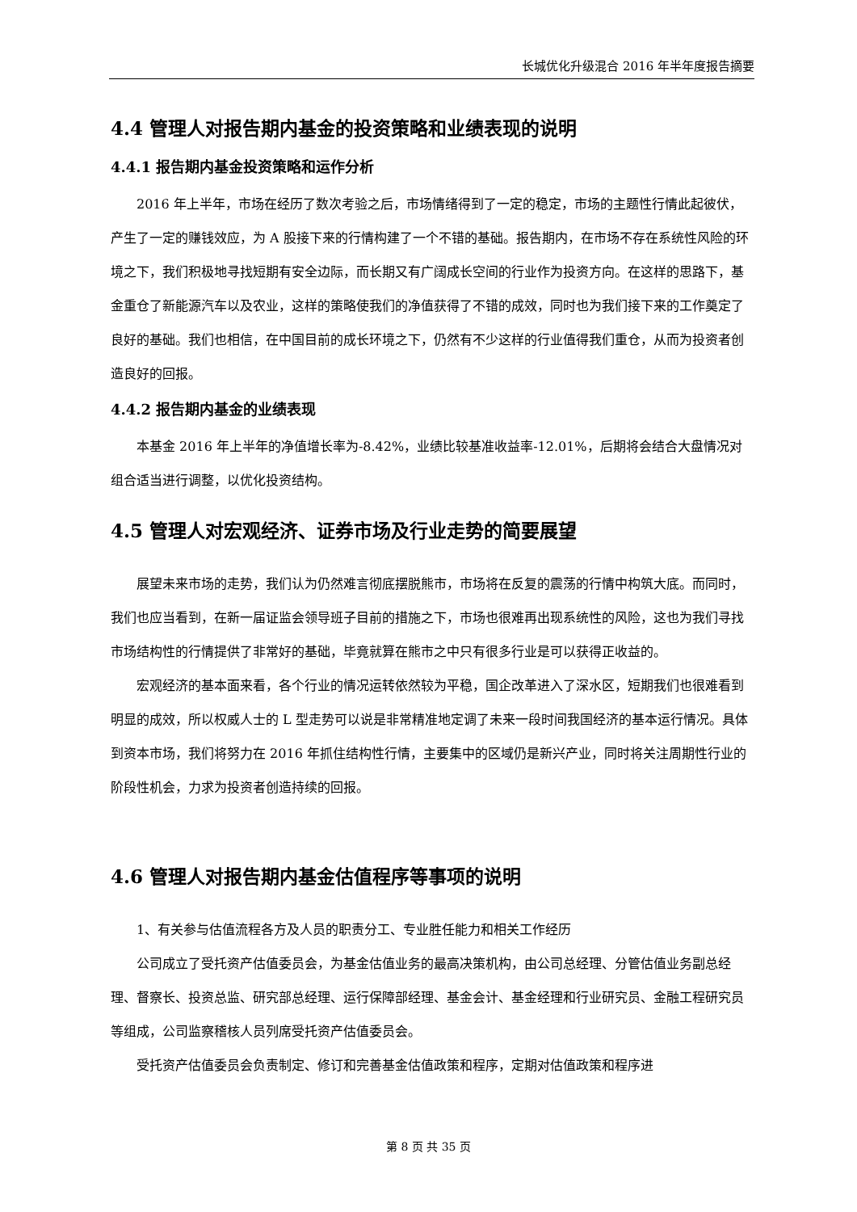长城优化升级混合 2016 年半年度报告摘要
4.4 管理人对报告期内基金的投资策略和业绩表现的说明
4.4.1 报告期内基金投资策略和运作分析
2016 年上半年，市场在经历了数次考验之后，市场情绪得到了一定的稳定，市场的主题性行情此起彼伏，产生了一定的赚钱效应，为 A 股接下来的行情构建了一个不错的基础。报告期内，在市场不存在系统性风险的环境之下，我们积极地寻找短期有安全边际，而长期又有广阔成长空间的行业作为投资方向。在这样的思路下，基金重仓了新能源汽车以及农业，这样的策略使我们的净值获得了不错的成效，同时也为我们接下来的工作奠定了良好的基础。我们也相信，在中国目前的成长环境之下，仍然有不少这样的行业值得我们重仓，从而为投资者创造良好的回报。
4.4.2 报告期内基金的业绩表现
本基金 2016 年上半年的净值增长率为-8.42%，业绩比较基准收益率-12.01%，后期将会结合大盘情况对组合适当进行调整，以优化投资结构。
4.5 管理人对宏观经济、证券市场及行业走势的简要展望
展望未来市场的走势，我们认为仍然难言彻底摆脱熊市，市场将在反复的震荡的行情中构筑大底。而同时，我们也应当看到，在新一届证监会领导班子目前的措施之下，市场也很难再出现系统性的风险，这也为我们寻找市场结构性的行情提供了非常好的基础，毕竟就算在熊市之中只有很多行业是可以获得正收益的。
宏观经济的基本面来看，各个行业的情况运转依然较为平稳，国企改革进入了深水区，短期我们也很难看到明显的成效，所以权威人士的 L 型走势可以说是非常精准地定调了未来一段时间我国经济的基本运行情况。具体到资本市场，我们将努力在 2016 年抓住结构性行情，主要集中的区域仍是新兴产业，同时将关注周期性行业的阶段性机会，力求为投资者创造持续的回报。
4.6 管理人对报告期内基金估值程序等事项的说明
1、有关参与估值流程各方及人员的职责分工、专业胜任能力和相关工作经历
公司成立了受托资产估值委员会，为基金估值业务的最高决策机构，由公司总经理、分管估值业务副总经理、督察长、投资总监、研究部总经理、运行保障部经理、基金会计、基金经理和行业研究员、金融工程研究员等组成，公司监察稽核人员列席受托资产估值委员会。
受托资产估值委员会负责制定、修订和完善基金估值政策和程序，定期对估值政策和程序进
第 8 页 共 35 页